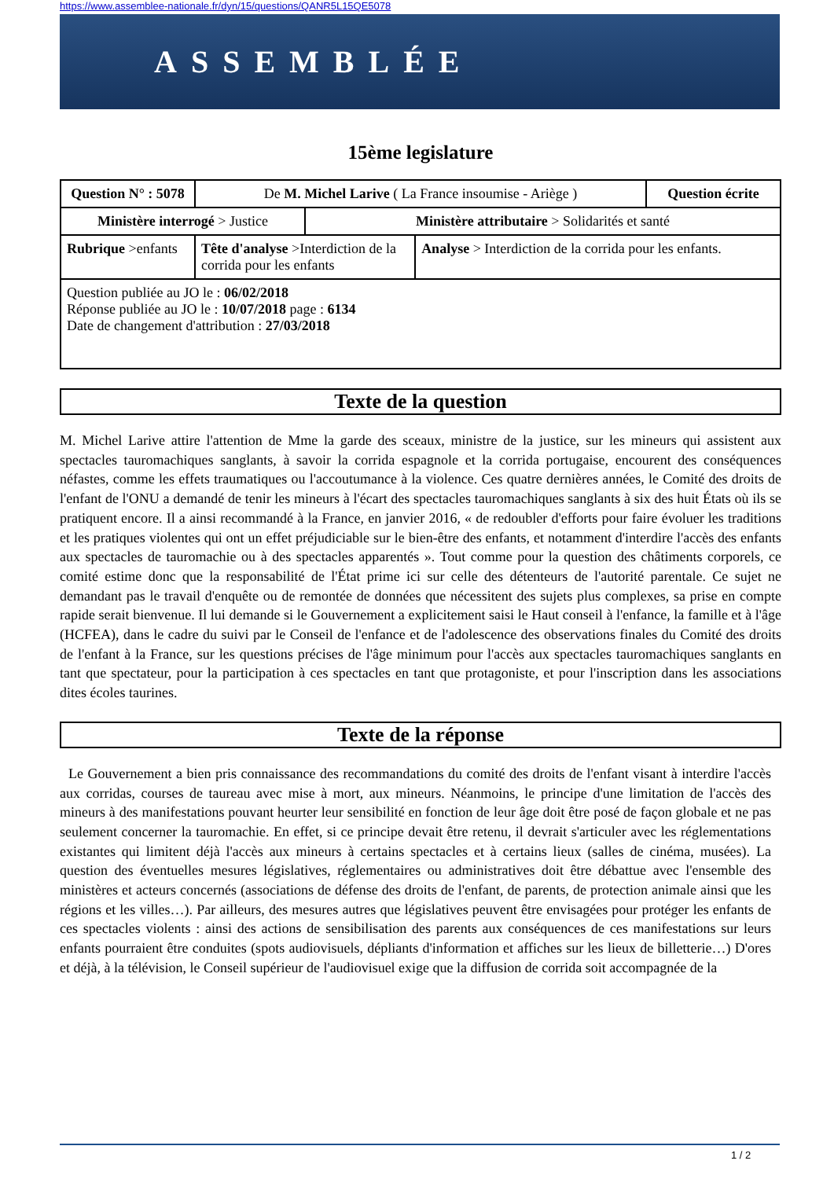https://www.assemblee-nationale.fr/dyn/15/questions/QANR5L15QE5078
ASSEMBLÉE NATIONALE
15ème legislature
| Question N° : 5078 | De M. Michel Larive ( La France insoumise - Ariège ) | | | | Question écrite |
| Ministère interrogé > Justice | | | Ministère attributaire > Solidarités et santé | | |
| Rubrique >enfants | | Tête d'analyse >Interdiction de la corrida pour les enfants | | Analyse > Interdiction de la corrida pour les enfants. | |
| Question publiée au JO le : 06/02/2018 Réponse publiée au JO le : 10/07/2018 page : 6134 Date de changement d'attribution : 27/03/2018 | | | | | |
Texte de la question
M. Michel Larive attire l'attention de Mme la garde des sceaux, ministre de la justice, sur les mineurs qui assistent aux spectacles tauromachiques sanglants, à savoir la corrida espagnole et la corrida portugaise, encourent des conséquences néfastes, comme les effets traumatiques ou l'accoutumance à la violence. Ces quatre dernières années, le Comité des droits de l'enfant de l'ONU a demandé de tenir les mineurs à l'écart des spectacles tauromachiques sanglants à six des huit États où ils se pratiquent encore. Il a ainsi recommandé à la France, en janvier 2016, « de redoubler d'efforts pour faire évoluer les traditions et les pratiques violentes qui ont un effet préjudiciable sur le bien-être des enfants, et notamment d'interdire l'accès des enfants aux spectacles de tauromachie ou à des spectacles apparentés ». Tout comme pour la question des châtiments corporels, ce comité estime donc que la responsabilité de l'État prime ici sur celle des détenteurs de l'autorité parentale. Ce sujet ne demandant pas le travail d'enquête ou de remontée de données que nécessitent des sujets plus complexes, sa prise en compte rapide serait bienvenue. Il lui demande si le Gouvernement a explicitement saisi le Haut conseil à l'enfance, la famille et à l'âge (HCFEA), dans le cadre du suivi par le Conseil de l'enfance et de l'adolescence des observations finales du Comité des droits de l'enfant à la France, sur les questions précises de l'âge minimum pour l'accès aux spectacles tauromachiques sanglants en tant que spectateur, pour la participation à ces spectacles en tant que protagoniste, et pour l'inscription dans les associations dites écoles taurines.
Texte de la réponse
Le Gouvernement a bien pris connaissance des recommandations du comité des droits de l'enfant visant à interdire l'accès aux corridas, courses de taureau avec mise à mort, aux mineurs. Néanmoins, le principe d'une limitation de l'accès des mineurs à des manifestations pouvant heurter leur sensibilité en fonction de leur âge doit être posé de façon globale et ne pas seulement concerner la tauromachie. En effet, si ce principe devait être retenu, il devrait s'articuler avec les réglementations existantes qui limitent déjà l'accès aux mineurs à certains spectacles et à certains lieux (salles de cinéma, musées). La question des éventuelles mesures législatives, réglementaires ou administratives doit être débattue avec l'ensemble des ministères et acteurs concernés (associations de défense des droits de l'enfant, de parents, de protection animale ainsi que les régions et les villes…). Par ailleurs, des mesures autres que législatives peuvent être envisagées pour protéger les enfants de ces spectacles violents : ainsi des actions de sensibilisation des parents aux conséquences de ces manifestations sur leurs enfants pourraient être conduites (spots audiovisuels, dépliants d'information et affiches sur les lieux de billetterie…) D'ores et déjà, à la télévision, le Conseil supérieur de l'audiovisuel exige que la diffusion de corrida soit accompagnée de la
1 / 2